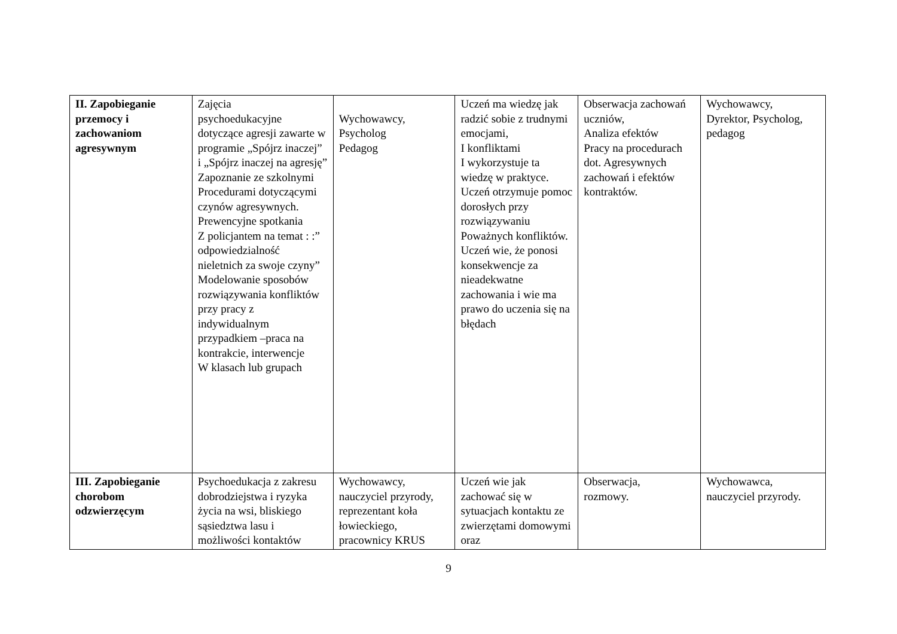| II. Zapobieganie przemocy i zachowaniom agresywnym | Zajęcia psychoedukacyjne dotyczące agresji zawarte w programie „Spójrz inaczej” i „Spójrz inaczej na agresję” Zapoznanie ze szkolnymi Procedurami dotyczącymi czynów agresywnych. Prewencyjne spotkania Z policjantem na temat : :” odpowiedzialność nieletnich za swoje czyny” Modelowanie sposobów rozwiązywania konfliktów przy pracy z indywidualnym przypadkiem –praca na kontrakcie, interwencje W klasach lub grupach | Wychowawcy, Psycholog Pedagog | Uczeń ma wiedzę jak radzić sobie z trudnymi emocjami, I konfliktami I wykorzystuje ta wiedzę w praktyce. Uczeń otrzymuje pomoc dorosłych przy rozwiązywaniu Poważnych konfliktów. Uczeń wie, że ponosi konsekwencje za nieadekwatne zachowania i wie ma prawo do uczenia się na błędach | Obserwacja zachowań uczniów, Analiza efektów Pracy na procedurach dot. Agresywnych zachowań i efektów kontraktów. | Wychowawcy, Dyrektor, Psycholog, pedagog |
| III. Zapobieganie chorobom odzwierzęcym | Psychoedukacja z zakresu dobrodziejstwa i ryzyka życia na wsi, bliskiego sąsiedztwa lasu i możliwości kontaktów | Wychowawcy, nauczyciel przyrody, reprezentant koła łowieckiego, pracownicy KRUS | Uczeń wie jak zachować się w sytuacjach kontaktu ze zwierzętami domowymi oraz | Obserwacja, rozmowy. | Wychowawca, nauczyciel przyrody. |
9